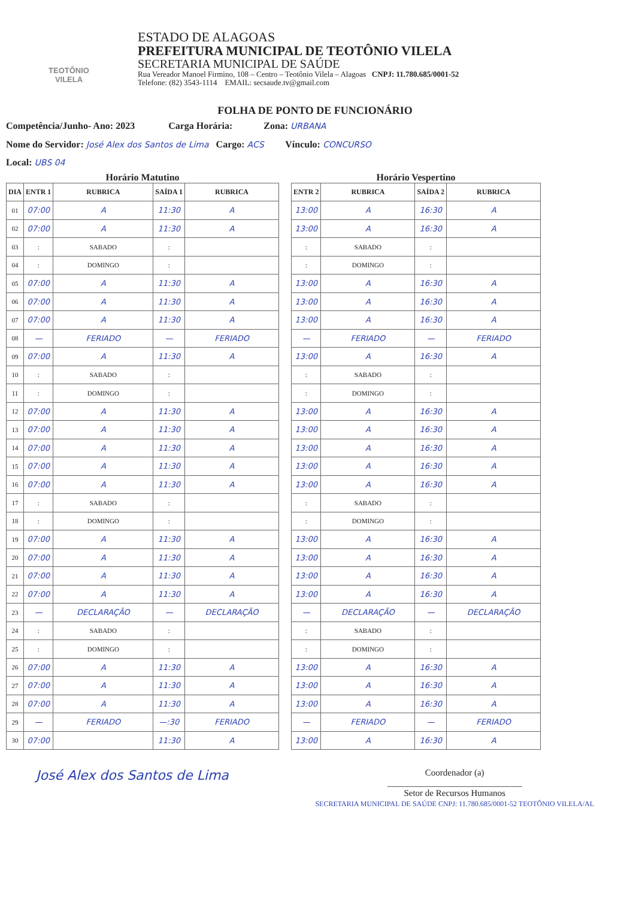TEOTÔNIO VILELA
ESTADO DE ALAGOAS
PREFEITURA MUNICIPAL DE TEOTÔNIO VILELA
SECRETARIA MUNICIPAL DE SAÚDE
Rua Vereador Manoel Firmino, 108 – Centro – Teotônio Vilela – Alagoas CNPJ: 11.780.685/0001-52
Telefone: (82) 3543-1114 EMAIL: secsaude.tv@gmail.com
FOLHA DE PONTO DE FUNCIONÁRIO
Competência/Junho- Ano: 2023 Carga Horária: Zona: URBANA
Nome do Servidor: José Alex dos Santos de Lima Cargo: ACS Vínculo: CONCURSO
Local: UBS 04
Horário Matutino
| DIA | ENTR 1 | RUBRICA | SAÍDA 1 | RUBRICA |
| --- | --- | --- | --- | --- |
| 01 | 07:00 | A | 11:30 | A |
| 02 | 07:00 | A | 11:30 | A |
| 03 | : | SABADO | : | |
| 04 | : | DOMINGO | : | |
| 05 | 07:00 | A | 11:30 | A |
| 06 | 07:00 | A | 11:30 | A |
| 07 | 07:00 | A | 11:30 | A |
| 08 | — | FERIADO | — | FERIADO |
| 09 | 07:00 | A | 11:30 | A |
| 10 | : | SABADO | : | |
| 11 | : | DOMINGO | : | |
| 12 | 07:00 | A | 11:30 | A |
| 13 | 07:00 | A | 11:30 | A |
| 14 | 07:00 | A | 11:30 | A |
| 15 | 07:00 | A | 11:30 | A |
| 16 | 07:00 | A | 11:30 | A |
| 17 | : | SABADO | : | |
| 18 | : | DOMINGO | : | |
| 19 | 07:00 | A | 11:30 | A |
| 20 | 07:00 | A | 11:30 | A |
| 21 | 07:00 | A | 11:30 | A |
| 22 | 07:00 | A | 11:30 | A |
| 23 | — | DECLARAÇÃO | — | DECLARAÇÃO |
| 24 | : | SABADO | : | |
| 25 | : | DOMINGO | : | |
| 26 | 07:00 | A | 11:30 | A |
| 27 | 07:00 | A | 11:30 | A |
| 28 | 07:00 | A | 11:30 | A |
| 29 | — | FERIADO | —:30 | FERIADO |
| 30 | 07:00 | | 11:30 | A |
Horário Vespertino
| ENTR 2 | RUBRICA | SAÍDA 2 | RUBRICA |
| --- | --- | --- | --- |
| 13:00 | A | 16:30 | A |
| 13:00 | A | 16:30 | A |
| : | SABADO | : | |
| : | DOMINGO | : | |
| 13:00 | A | 16:30 | A |
| 13:00 | A | 16:30 | A |
| 13:00 | A | 16:30 | A |
| — | FERIADO | — | FERIADO |
| 13:00 | A | 16:30 | A |
| : | SABADO | : | |
| : | DOMINGO | : | |
| 13:00 | A | 16:30 | A |
| 13:00 | A | 16:30 | A |
| 13:00 | A | 16:30 | A |
| 13:00 | A | 16:30 | A |
| 13:00 | A | 16:30 | A |
| : | SABADO | : | |
| : | DOMINGO | : | |
| 13:00 | A | 16:30 | A |
| 13:00 | A | 16:30 | A |
| 13:00 | A | 16:30 | A |
| 13:00 | A | 16:30 | A |
| — | DECLARAÇÃO | — | DECLARAÇÃO |
| : | SABADO | : | |
| : | DOMINGO | : | |
| 13:00 | A | 16:30 | A |
| 13:00 | A | 16:30 | A |
| 13:00 | A | 16:30 | A |
| — | FERIADO | — | FERIADO |
| 13:00 | A | 16:30 | A |
José Alex dos Santos de Lima
Coordenador (a)
______________________________
Setor de Recursos Humanos
SECRETARIA MUNICIPAL DE SAÚDE CNPJ: 11.780.685/0001-52 TEOTÔNIO VILELA/AL